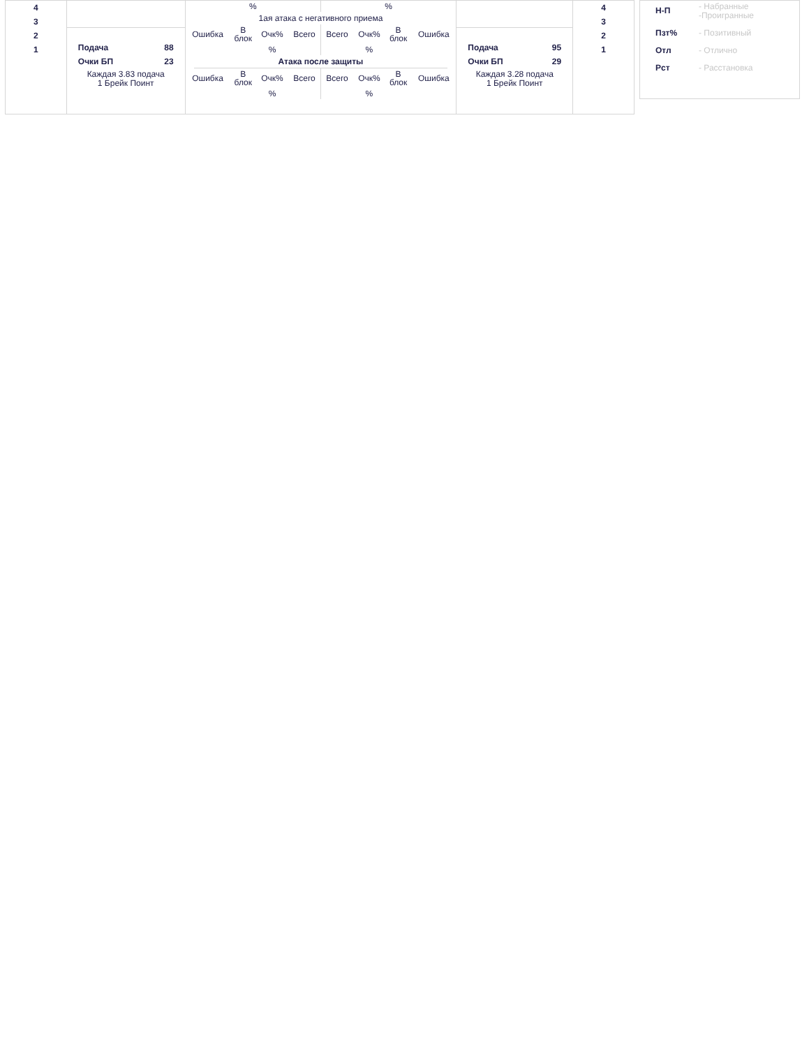| 4 3 2 1 | | / % / % / 1ая атака с негативного приема / Ошибка / В блок / Очк% / Всего / Всего / Очк% / В блок / Ошибка / / / / % / / / % / / / Атака после защиты / Ошибка / В блок / Очк% / Всего / Всего / Очк% / В блок / Ошибка / / / / % / / / % / / / | | 4 3 2 1 |
| | Подача 88 Очки БП 23 Каждая 3.83 подача 1 Брейк Поинт | | Подача 95 Очки БП 29 Каждая 3.28 подача 1 Брейк Поинт | |
Н-П - Набранные
-Проигранные
Пзт% - Позитивный
Отл - Отлично
Рст - Расстановка